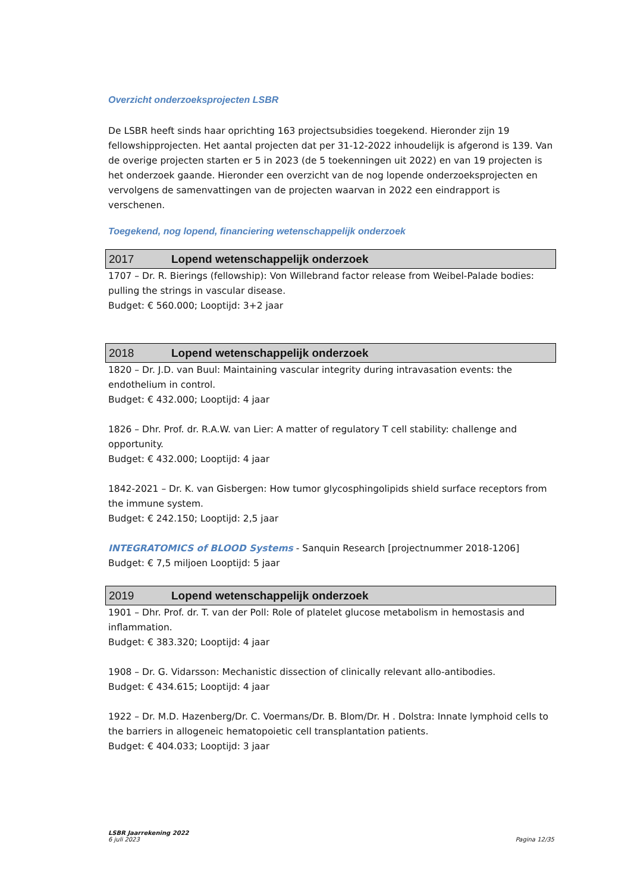Overzicht onderzoeksprojecten LSBR
De LSBR heeft sinds haar oprichting 163 projectsubsidies toegekend. Hieronder zijn 19 fellowshipprojecten. Het aantal projecten dat per 31-12-2022 inhoudelijk is afgerond is 139. Van de overige projecten starten er 5 in 2023 (de 5 toekenningen uit 2022) en van 19 projecten is het onderzoek gaande. Hieronder een overzicht van de nog lopende onderzoeksprojecten en vervolgens de samenvattingen van de projecten waarvan in 2022 een eindrapport is verschenen.
Toegekend, nog lopend, financiering wetenschappelijk onderzoek
| 2017 | Lopend wetenschappelijk onderzoek |
1707 – Dr. R. Bierings (fellowship): Von Willebrand factor release from Weibel-Palade bodies: pulling the strings in vascular disease.
Budget: € 560.000; Looptijd: 3+2 jaar
| 2018 | Lopend wetenschappelijk onderzoek |
1820 – Dr. J.D. van Buul: Maintaining vascular integrity during intravasation events: the endothelium in control.
Budget: € 432.000; Looptijd: 4 jaar
1826 – Dhr. Prof. dr. R.A.W. van Lier: A matter of regulatory T cell stability: challenge and opportunity.
Budget: € 432.000; Looptijd: 4 jaar
1842-2021 – Dr. K. van Gisbergen: How tumor glycosphingolipids shield surface receptors from the immune system.
Budget: € 242.150; Looptijd: 2,5 jaar
INTEGRATOMICS of BLOOD Systems - Sanquin Research [projectnummer 2018-1206]
Budget: € 7,5 miljoen Looptijd: 5 jaar
| 2019 | Lopend wetenschappelijk onderzoek |
1901 – Dhr. Prof. dr. T. van der Poll: Role of platelet glucose metabolism in hemostasis and inflammation.
Budget: € 383.320; Looptijd: 4 jaar
1908 – Dr. G. Vidarsson: Mechanistic dissection of clinically relevant allo-antibodies.
Budget: € 434.615; Looptijd: 4 jaar
1922 – Dr. M.D. Hazenberg/Dr. C. Voermans/Dr. B. Blom/Dr. H . Dolstra: Innate lymphoid cells to the barriers in allogeneic hematopoietic cell transplantation patients.
Budget: € 404.033; Looptijd: 3 jaar
LSBR Jaarrekening 2022
6 juli 2023
Pagina 12/35